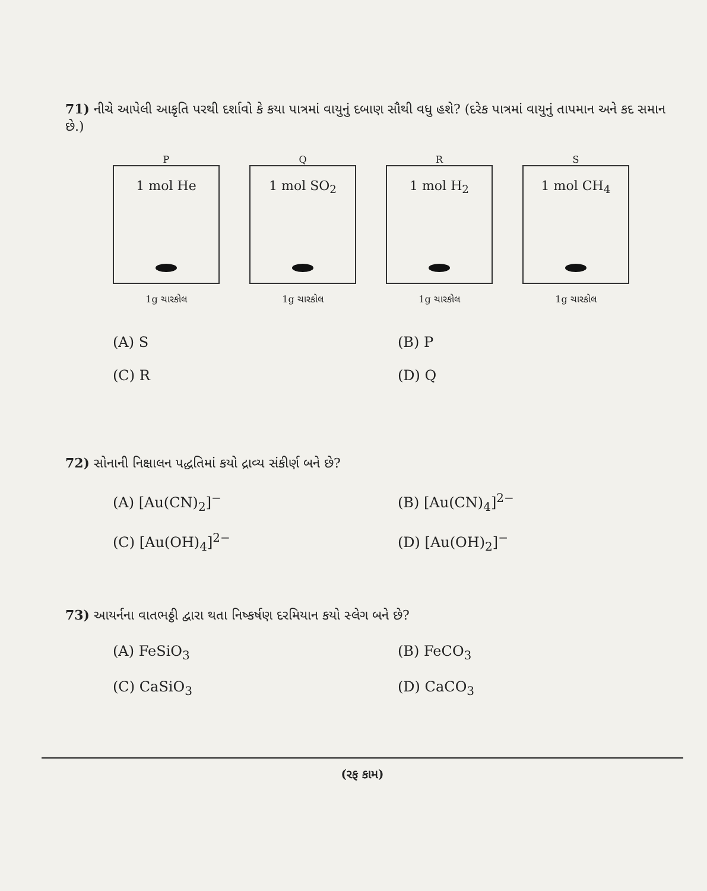71) નીચે આપેલી આકૃતિ પરથી દર્શાવો કે કયા પાત્રમાં વાયુનું દબાણ સૌથી વધુ હશે? (દરેક પાત્રમાં વાયુનું તાપમાન અને કદ સમાન છે.)
P
1 mol He
1g ચારકોલ
Q
1 mol SO<sub>2</sub>
1g ચારકોલ
R
1 mol H<sub>2</sub>
1g ચારકોલ
S
1 mol CH<sub>4</sub>
1g ચારકોલ
(A) S
(B) P
(C) R
(D) Q
72) સોનાની નિક્ષાલન પદ્ધતિમાં કયો દ્રાવ્ય સંકીર્ણ બને છે?
(A) [Au(CN)<sub>2</sub>]<sup>−</sup>
(B) [Au(CN)<sub>4</sub>]<sup>2−</sup>
(C) [Au(OH)<sub>4</sub>]<sup>2−</sup>
(D) [Au(OH)<sub>2</sub>]<sup>−</sup>
73) આયર્નના વાતભઠ્ઠી દ્વારા થતા નિષ્કર્ષણ દરમિયાન કયો સ્લેગ બને છે?
(A) FeSiO<sub>3</sub>
(B) FeCO<sub>3</sub>
(C) CaSiO<sub>3</sub>
(D) CaCO<sub>3</sub>
(રફ કામ)